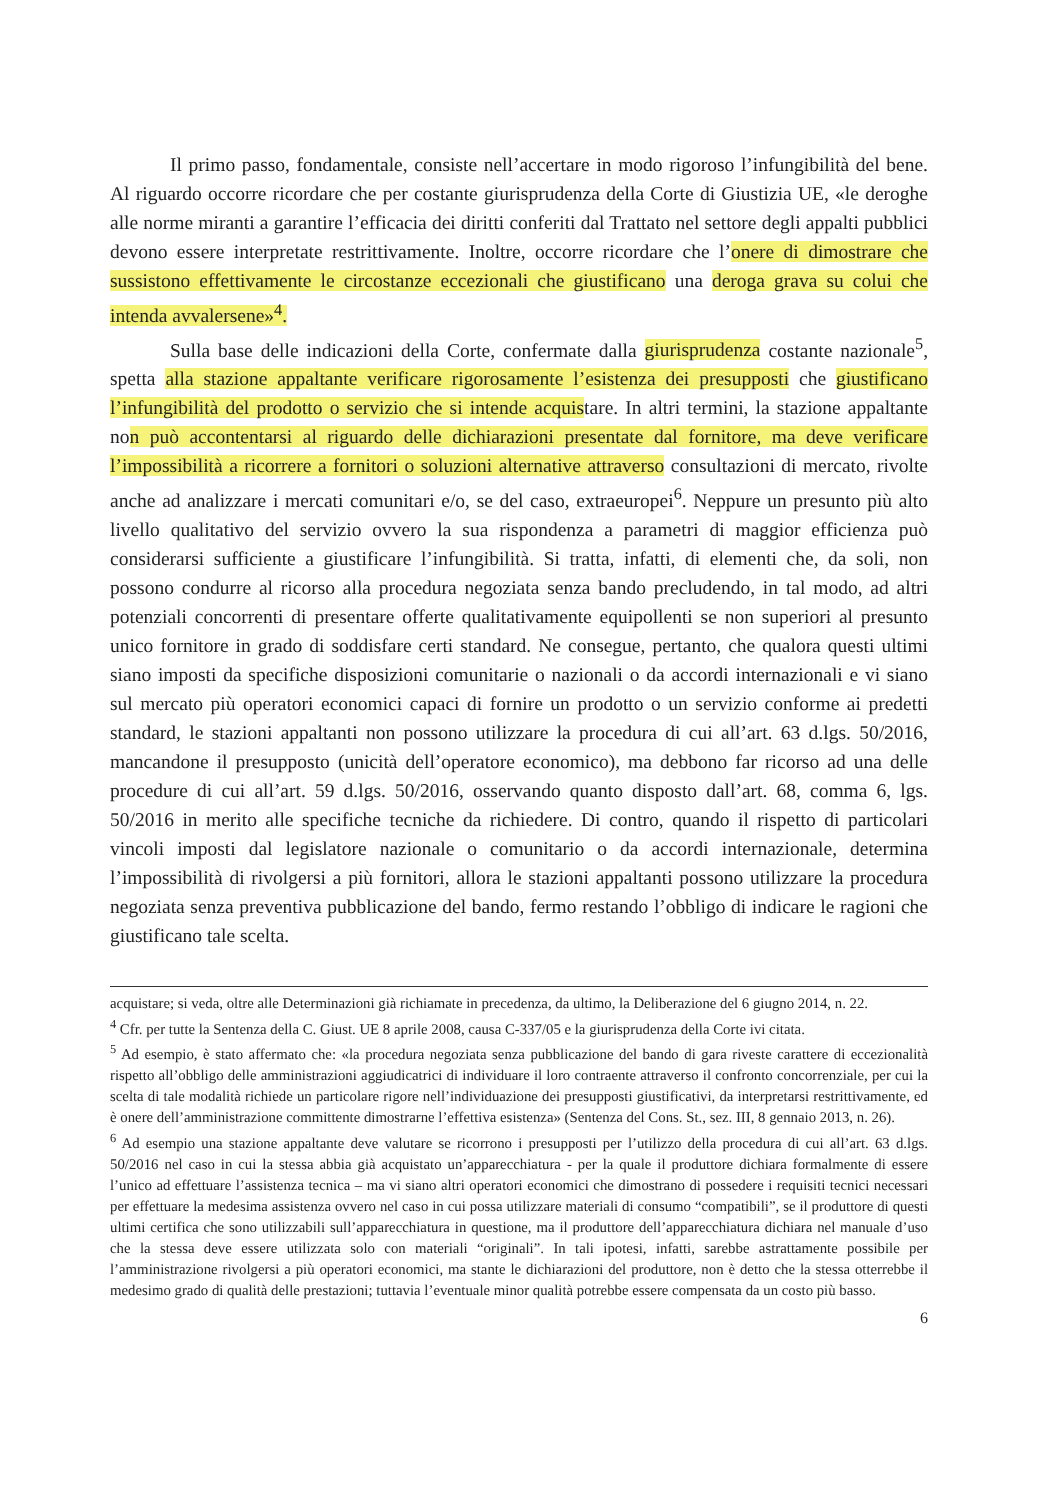Il primo passo, fondamentale, consiste nell’accertare in modo rigoroso l’infungibilità del bene. Al riguardo occorre ricordare che per costante giurisprudenza della Corte di Giustizia UE, «le deroghe alle norme miranti a garantire l’efficacia dei diritti conferiti dal Trattato nel settore degli appalti pubblici devono essere interpretate restrittivamente. Inoltre, occorre ricordare che l’onere di dimostrare che sussistono effettivamente le circostanze eccezionali che giustificano una deroga grava su colui che intenda avvalersene»<sup>4</sup>.
Sulla base delle indicazioni della Corte, confermate dalla giurisprudenza costante nazionale<sup>5</sup>, spetta alla stazione appaltante verificare rigorosamente l’esistenza dei presupposti che giustificano l’infungibilità del prodotto o servizio che si intende acquistare. In altri termini, la stazione appaltante non può accontentarsi al riguardo delle dichiarazioni presentate dal fornitore, ma deve verificare l’impossibilità a ricorrere a fornitori o soluzioni alternative attraverso consultazioni di mercato, rivolte anche ad analizzare i mercati comunitari e/o, se del caso, extraeuropei<sup>6</sup>. Neppure un presunto più alto livello qualitativo del servizio ovvero la sua rispondenza a parametri di maggior efficienza può considerarsi sufficiente a giustificare l’infungibilità. Si tratta, infatti, di elementi che, da soli, non possono condurre al ricorso alla procedura negoziata senza bando precludendo, in tal modo, ad altri potenziali concorrenti di presentare offerte qualitativamente equipollenti se non superiori al presunto unico fornitore in grado di soddisfare certi standard. Ne consegue, pertanto, che qualora questi ultimi siano imposti da specifiche disposizioni comunitarie o nazionali o da accordi internazionali e vi siano sul mercato più operatori economici capaci di fornire un prodotto o un servizio conforme ai predetti standard, le stazioni appaltanti non possono utilizzare la procedura di cui all’art. 63 d.lgs. 50/2016, mancandone il presupposto (unicità dell’operatore economico), ma debbono far ricorso ad una delle procedure di cui all’art. 59 d.lgs. 50/2016, osservando quanto disposto dall’art. 68, comma 6, lgs. 50/2016 in merito alle specifiche tecniche da richiedere. Di contro, quando il rispetto di particolari vincoli imposti dal legislatore nazionale o comunitario o da accordi internazionale, determina l’impossibilità di rivolgersi a più fornitori, allora le stazioni appaltanti possono utilizzare la procedura negoziata senza preventiva pubblicazione del bando, fermo restando l’obbligo di indicare le ragioni che giustificano tale scelta.
acquistare; si veda, oltre alle Determinazioni già richiamate in precedenza, da ultimo, la Deliberazione del 6 giugno 2014, n. 22.
<sup>4</sup> Cfr. per tutte la Sentenza della C. Giust. UE 8 aprile 2008, causa C-337/05 e la giurisprudenza della Corte ivi citata.
<sup>5</sup> Ad esempio, è stato affermato che: «la procedura negoziata senza pubblicazione del bando di gara riveste carattere di eccezionalità rispetto all’obbligo delle amministrazioni aggiudicatrici di individuare il loro contraente attraverso il confronto concorrenziale, per cui la scelta di tale modalità richiede un particolare rigore nell’individuazione dei presupposti giustificativi, da interpretarsi restrittivamente, ed è onere dell’amministrazione committente dimostrarne l’effettiva esistenza» (Sentenza del Cons. St., sez. III, 8 gennaio 2013, n. 26).
<sup>6</sup> Ad esempio una stazione appaltante deve valutare se ricorrono i presupposti per l’utilizzo della procedura di cui all’art. 63 d.lgs. 50/2016 nel caso in cui la stessa abbia già acquistato un’apparecchiatura - per la quale il produttore dichiara formalmente di essere l’unico ad effettuare l’assistenza tecnica – ma vi siano altri operatori economici che dimostrano di possedere i requisiti tecnici necessari per effettuare la medesima assistenza ovvero nel caso in cui possa utilizzare materiali di consumo “compatibili”, se il produttore di questi ultimi certifica che sono utilizzabili sull’apparecchiatura in questione, ma il produttore dell’apparecchiatura dichiara nel manuale d’uso che la stessa deve essere utilizzata solo con materiali “originali”. In tali ipotesi, infatti, sarebbe astrattamente possibile per l’amministrazione rivolgersi a più operatori economici, ma stante le dichiarazioni del produttore, non è detto che la stessa otterrebbe il medesimo grado di qualità delle prestazioni; tuttavia l’eventuale minor qualità potrebbe essere compensata da un costo più basso.
6